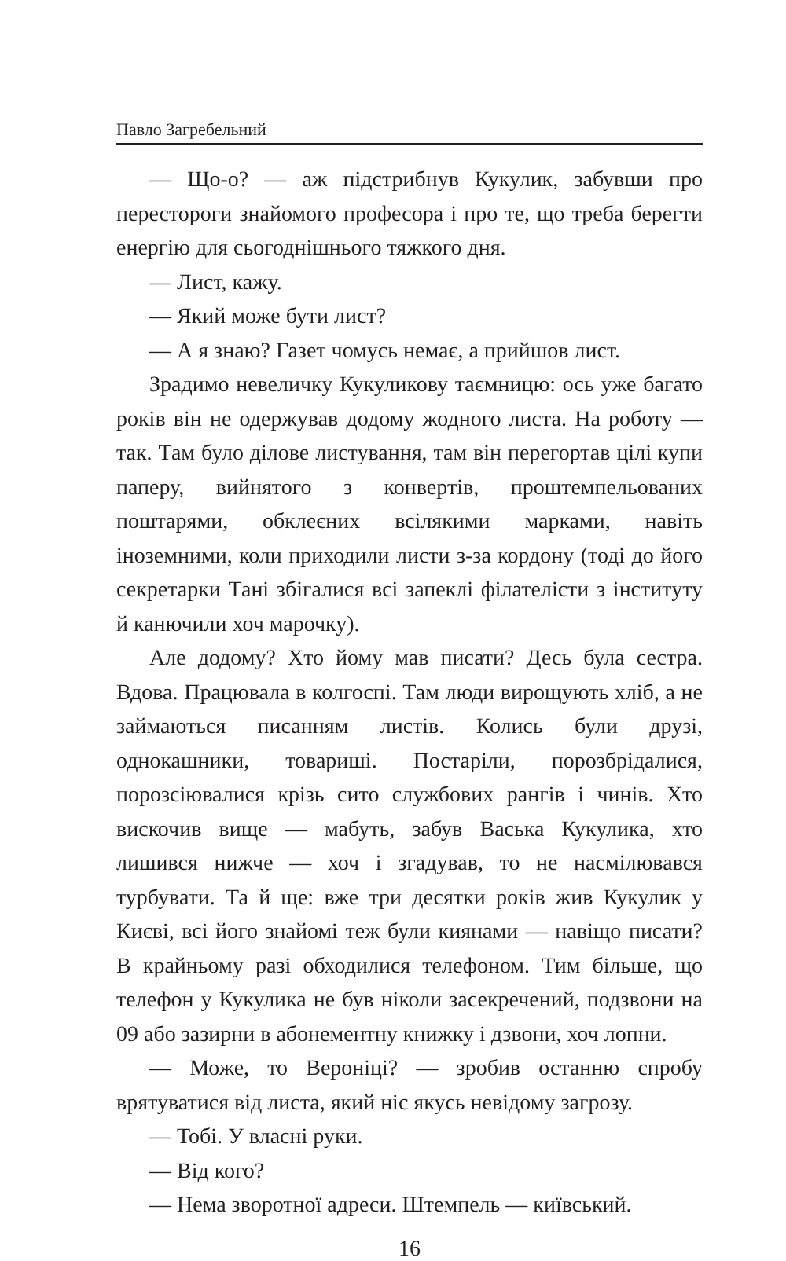Павло Загребельний
— Що-о? — аж підстрибнув Кукулик, забувши про перестороги знайомого професора і про те, що треба берегти енергію для сьогоднішнього тяжкого дня.
— Лист, кажу.
— Який може бути лист?
— А я знаю? Газет чомусь немає, а прийшов лист.
Зрадимо невеличку Кукуликову таємницю: ось уже багато років він не одержував додому жодного листа. На роботу — так. Там було ділове листування, там він перегортав цілі купи паперу, вийнятого з конвертів, проштемпельованих поштарями, обклеєних всілякими марками, навіть іноземними, коли приходили листи з-за кордону (тоді до його секретарки Тані збігалися всі запеклі філателісти з інституту й канючили хоч марочку).
Але додому? Хто йому мав писати? Десь була сестра. Вдова. Працювала в колгоспі. Там люди вирощують хліб, а не займаються писанням листів. Колись були друзі, однокашники, товариші. Постаріли, порозбрідалися, порозсіювалися крізь сито службових рангів і чинів. Хто вискочив вище — мабуть, забув Васька Кукулика, хто лишився нижче — хоч і згадував, то не насмілювався турбувати. Та й ще: вже три десятки років жив Кукулик у Києві, всі його знайомі теж були киянами — навіщо писати? В крайньому разі обходилися телефоном. Тим більше, що телефон у Кукулика не був ніколи засекречений, подзвони на 09 або зазирни в абонементну книжку і дзвони, хоч лопни.
— Може, то Вероніці? — зробив останню спробу врятуватися від листа, який ніс якусь невідому загрозу.
— Тобі. У власні руки.
— Від кого?
— Нема зворотної адреси. Штемпель — київський.
16